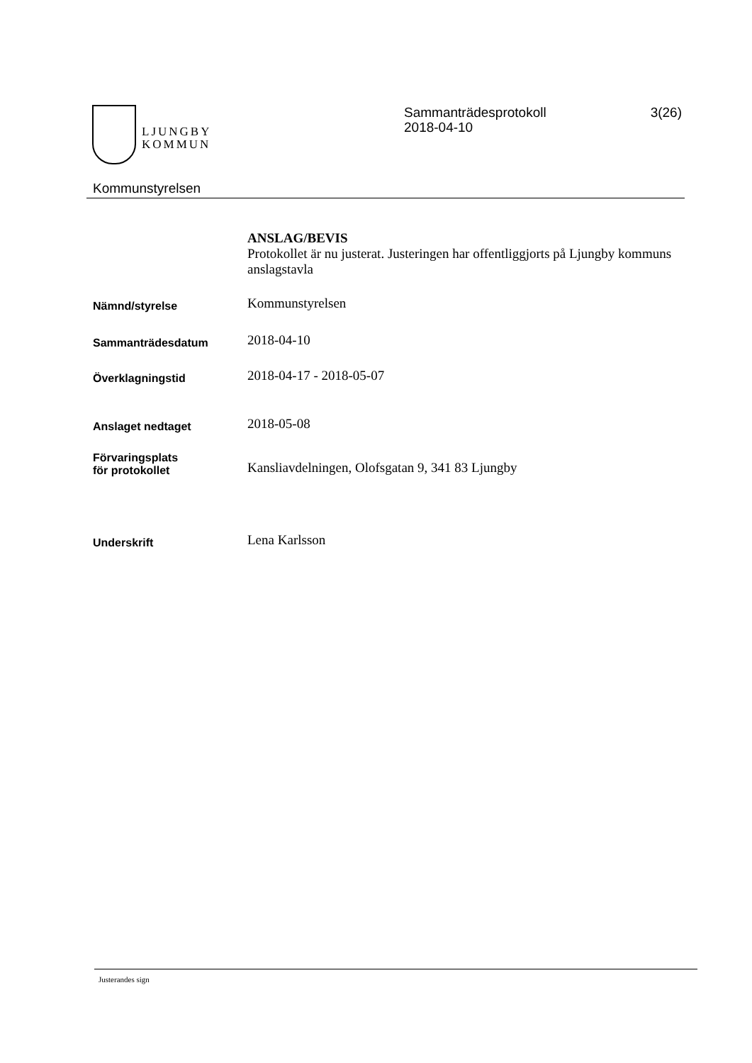LJUNGBY
KOMMUN
Sammanträdesprotokoll
2018-04-10
3(26)
Kommunstyrelsen
ANSLAG/BEVIS
Protokollet är nu justerat. Justeringen har offentliggjorts på Ljungby kommuns anslagstavla
Nämnd/styrelse
Kommunstyrelsen
Sammanträdesdatum
2018-04-10
Överklagningstid
2018-04-17 - 2018-05-07
Anslaget nedtaget
2018-05-08
Förvaringsplats
för protokollet
Kansliavdelningen, Olofsgatan 9, 341 83 Ljungby
Underskrift
Lena Karlsson
Justerandes sign